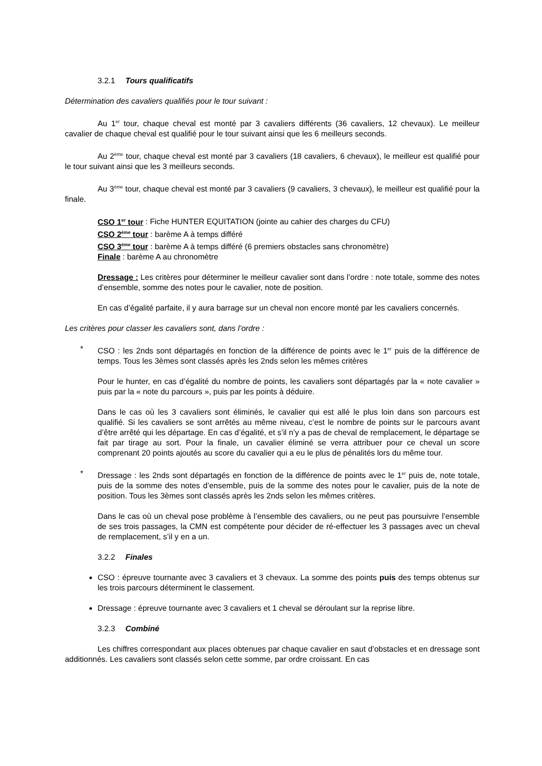3.2.1 Tours qualificatifs
Détermination des cavaliers qualifiés pour le tour suivant :
Au 1<sup>er</sup> tour, chaque cheval est monté par 3 cavaliers différents (36 cavaliers, 12 chevaux). Le meilleur cavalier de chaque cheval est qualifié pour le tour suivant ainsi que les 6 meilleurs seconds.
Au 2<sup>ème</sup> tour, chaque cheval est monté par 3 cavaliers (18 cavaliers, 6 chevaux), le meilleur est qualifié pour le tour suivant ainsi que les 3 meilleurs seconds.
Au 3<sup>ème</sup> tour, chaque cheval est monté par 3 cavaliers (9 cavaliers, 3 chevaux), le meilleur est qualifié pour la finale.
CSO 1<sup>er</sup> tour : Fiche HUNTER EQUITATION (jointe au cahier des charges du CFU)
CSO 2<sup>ème</sup> tour : barème A à temps différé
CSO 3<sup>ème</sup> tour : barème A à temps différé (6 premiers obstacles sans chronomètre)
Finale : barème A au chronomètre
Dressage : Les critères pour déterminer le meilleur cavalier sont dans l’ordre : note totale, somme des notes d’ensemble, somme des notes pour le cavalier, note de position.
En cas d’égalité parfaite, il y aura barrage sur un cheval non encore monté par les cavaliers concernés.
Les critères pour classer les cavaliers sont, dans l’ordre :
* CSO : les 2nds sont départagés en fonction de la différence de points avec le 1<sup>er</sup> puis de la différence de temps. Tous les 3èmes sont classés après les 2nds selon les mêmes critères
Pour le hunter, en cas d’égalité du nombre de points, les cavaliers sont départagés par la « note cavalier » puis par la « note du parcours », puis par les points à déduire.
Dans le cas où les 3 cavaliers sont éliminés, le cavalier qui est allé le plus loin dans son parcours est qualifié. Si les cavaliers se sont arrêtés au même niveau, c’est le nombre de points sur le parcours avant d’être arrêté qui les départage. En cas d’égalité, et s’il n’y a pas de cheval de remplacement, le départage se fait par tirage au sort. Pour la finale, un cavalier éliminé se verra attribuer pour ce cheval un score comprenant 20 points ajoutés au score du cavalier qui a eu le plus de pénalités lors du même tour.
* Dressage : les 2nds sont départagés en fonction de la différence de points avec le 1<sup>er</sup> puis de, note totale, puis de la somme des notes d’ensemble, puis de la somme des notes pour le cavalier, puis de la note de position. Tous les 3èmes sont classés après les 2nds selon les mêmes critères.
Dans le cas où un cheval pose problème à l’ensemble des cavaliers, ou ne peut pas poursuivre l’ensemble de ses trois passages, la CMN est compétente pour décider de ré-effectuer les 3 passages avec un cheval de remplacement, s’il y en a un.
3.2.2 Finales
CSO : épreuve tournante avec 3 cavaliers et 3 chevaux. La somme des points puis des temps obtenus sur les trois parcours déterminent le classement.
Dressage : épreuve tournante avec 3 cavaliers et 1 cheval se déroulant sur la reprise libre.
3.2.3 Combiné
Les chiffres correspondant aux places obtenues par chaque cavalier en saut d’obstacles et en dressage sont additionnés. Les cavaliers sont classés selon cette somme, par ordre croissant. En cas